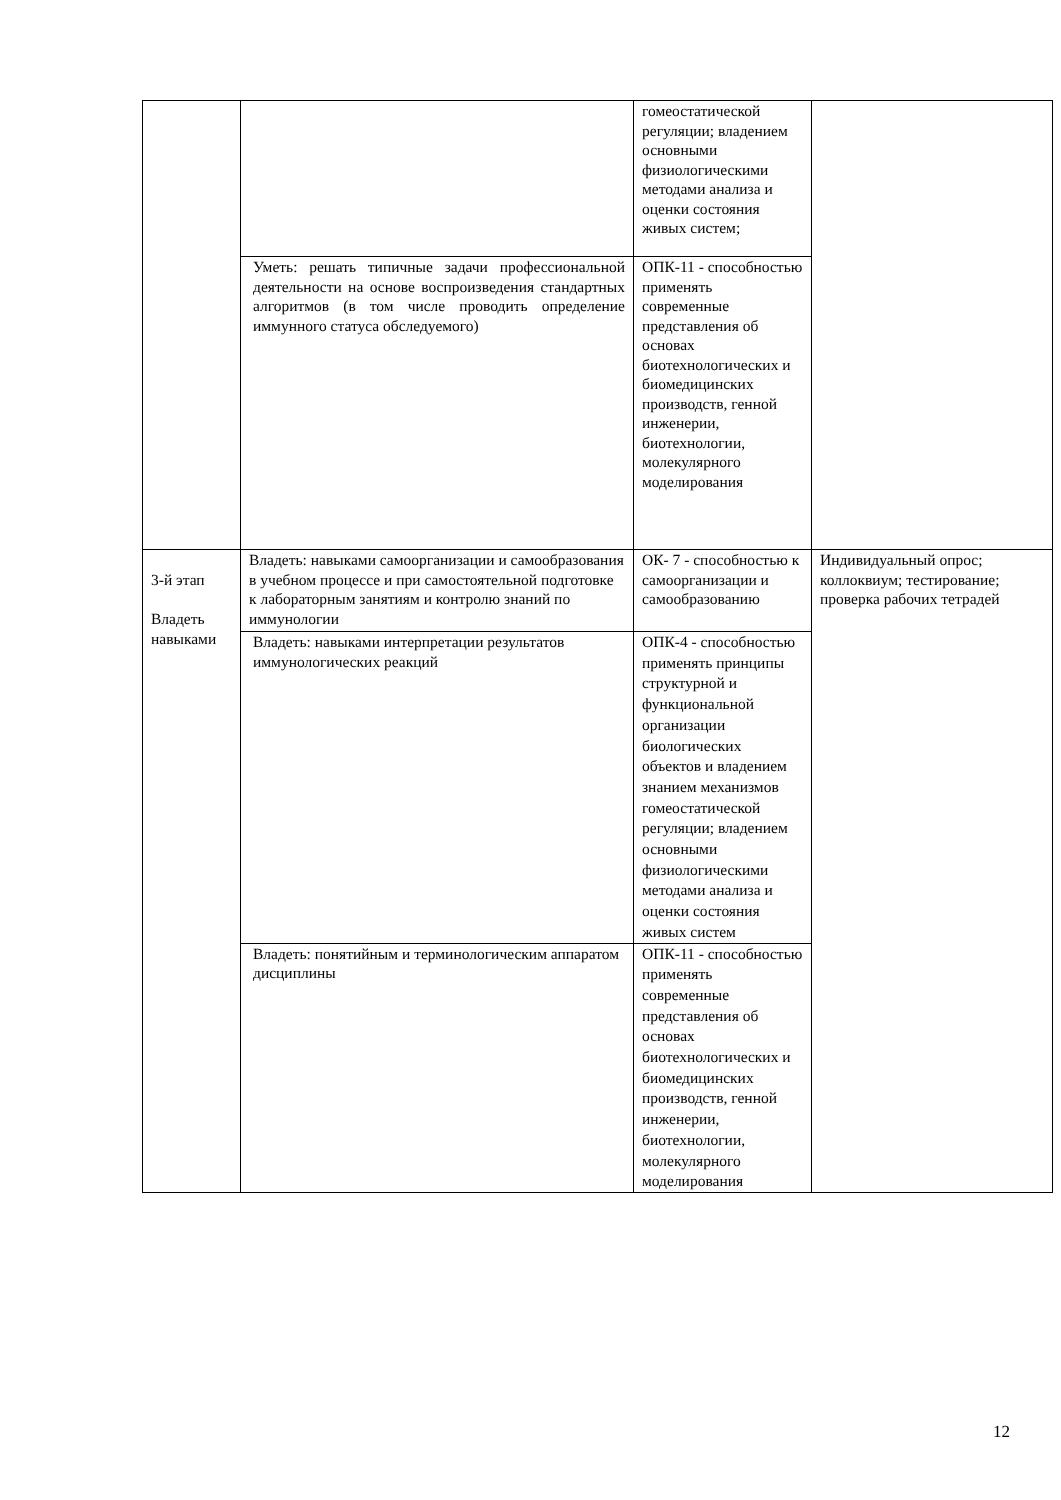| | | гомеостатической регуляции; владением основными физиологическими методами анализа и оценки состояния живых систем; | |
| | Уметь: решать типичные задачи профессиональной деятельности на основе воспроизведения стандартных алгоритмов (в том числе проводить определение иммунного статуса обследуемого) | ОПК-11 - способностью применять современные представления об основах биотехнологических и биомедицинских производств, генной инженерии, биотехнологии, молекулярного моделирования | |
| 3-й этап Владеть навыками | Владеть: навыками самоорганизации и самообразования в учебном процессе и при самостоятельной подготовке к лабораторным занятиям и контролю знаний по иммунологии | ОК- 7 - способностью к самоорганизации и самообразованию | Индивидуальный опрос; коллоквиум; тестирование; проверка рабочих тетрадей |
| | Владеть: навыками интерпретации результатов иммунологических реакций | ОПК-4 - способностью применять принципы структурной и функциональной организации биологических объектов и владением знанием механизмов гомеостатической регуляции; владением основными физиологическими методами анализа и оценки состояния живых систем | |
| | Владеть: понятийным и терминологическим аппаратом дисциплины | ОПК-11 - способностью применять современные представления об основах биотехнологических и биомедицинских производств, генной инженерии, биотехнологии, молекулярного моделирования | |
12